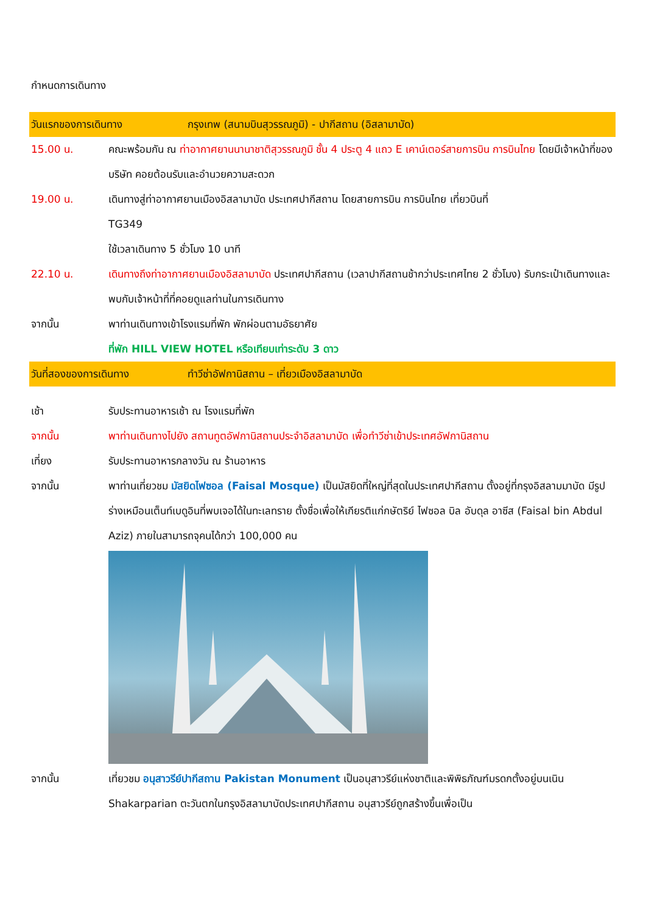กำหนดการเดินทาง
วันแรกของการเดินทาง กรุงเทพ (สนามบินสุวรรณภูมิ) - ปากีสถาน (อิสลามาบัด)
15.00 น. คณะพร้อมกัน ณ ท่าอากาศยานนานาชาติสุวรรณภูมิ ชั้น 4 ประตู 4 แถว E เคาน์เตอร์สายการบิน การบินไทย โดยมีเจ้าหน้าที่ของบริษัท คอยต้อนรับและอำนวยความสะดวก
19.00 น. เดินทางสู่ท่าอากาศยานเมืองอิสลามาบัด ประเทศปากีสถาน โดยสายการบิน การบินไทย เที่ยวบินที่
TG349
ใช้เวลาเดินทาง 5 ชั่วโมง 10 นาที
22.10 น. เดินทางถึงท่าอากาศยานเมืองอิสลามาบัด ประเทศปากีสถาน (เวลาปากีสถานช้ากว่าประเทศไทย 2 ชั่วโมง) รับกระเป๋าเดินทางและพบกับเจ้าหน้าที่ที่คอยดูแลท่านในการเดินทาง
จากนั้น พาท่านเดินทางเข้าโรงแรมที่พัก พักผ่อนตามอัธยาศัย
ที่พัก HILL VIEW HOTEL หรือเทียบเท่าระดับ 3 ดาว
วันที่สองของการเดินทาง ทำวีซ่าอัฟกานิสถาน – เที่ยวเมืองอิสลามาบัด
เช้า รับประทานอาหารเช้า ณ โรงแรมที่พัก
จากนั้น พาท่านเดินทางไปยัง สถานทูตอัฟกานิสถานประจำอิสลามาบัด เพื่อทำวีซ่าเข้าประเทศอัฟกานิสถาน
เที่ยง รับประทานอาหารกลางวัน ณ ร้านอาหาร
จากนั้น พาท่านเที่ยวชม มัสยิดไฟซอล (Faisal Mosque) เป็นมัสยิดที่ใหญ่ที่สุดในประเทศปากีสถาน ตั้งอยู่ที่กรุงอิสลามมาบัด มีรูปร่างเหมือนเต็นท์เบดูอินที่พบเจอได้ในทะเลทราย ตั้งชื่อเพื่อให้เกียรติแก่กษัตริย์ ไฟซอล บิล อับดุล อาซีส (Faisal bin Abdul Aziz) ภายในสามารถจุคนได้กว่า 100,000 คน
จากนั้น เที่ยวชม อนุสาวรีย์ปากีสถาน Pakistan Monument เป็นอนุสาวรีย์แห่งชาติและพิพิธภัณฑ์มรดกตั้งอยู่บนเนิน Shakarparian ตะวันตกในกรุงอิสลามาบัดประเทศปากีสถาน อนุสาวรีย์ถูกสร้างขึ้นเพื่อเป็น